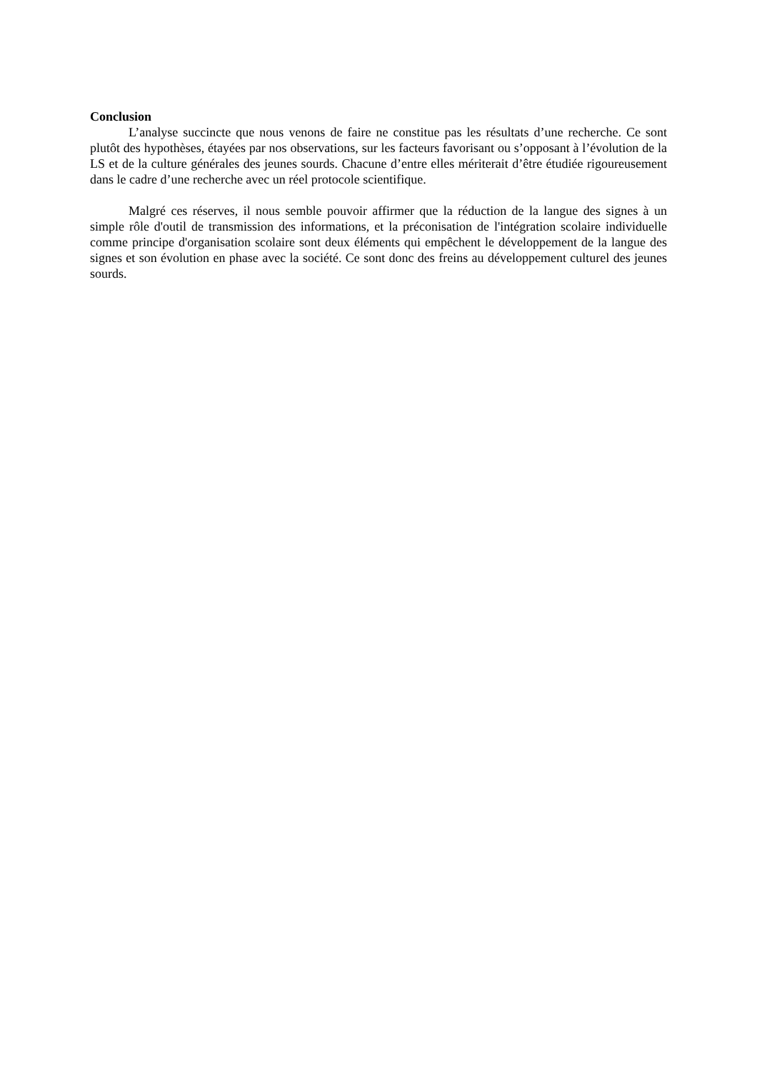Conclusion
L’analyse succincte que nous venons de faire ne constitue pas les résultats d’une recherche. Ce sont plutôt des hypothèses, étayées par nos observations, sur les facteurs favorisant ou s’opposant à l’évolution de la LS et de la culture générales des jeunes sourds. Chacune d’entre elles mériterait d’être étudiée rigoureusement dans le cadre d’une recherche avec un réel protocole scientifique.
Malgré ces réserves, il nous semble pouvoir affirmer que la réduction de la langue des signes à un simple rôle d'outil de transmission des informations, et la préconisation de l'intégration scolaire individuelle comme principe d'organisation scolaire sont deux éléments qui empêchent le développement de la langue des signes et son évolution en phase avec la société. Ce sont donc des freins au développement culturel des jeunes sourds.